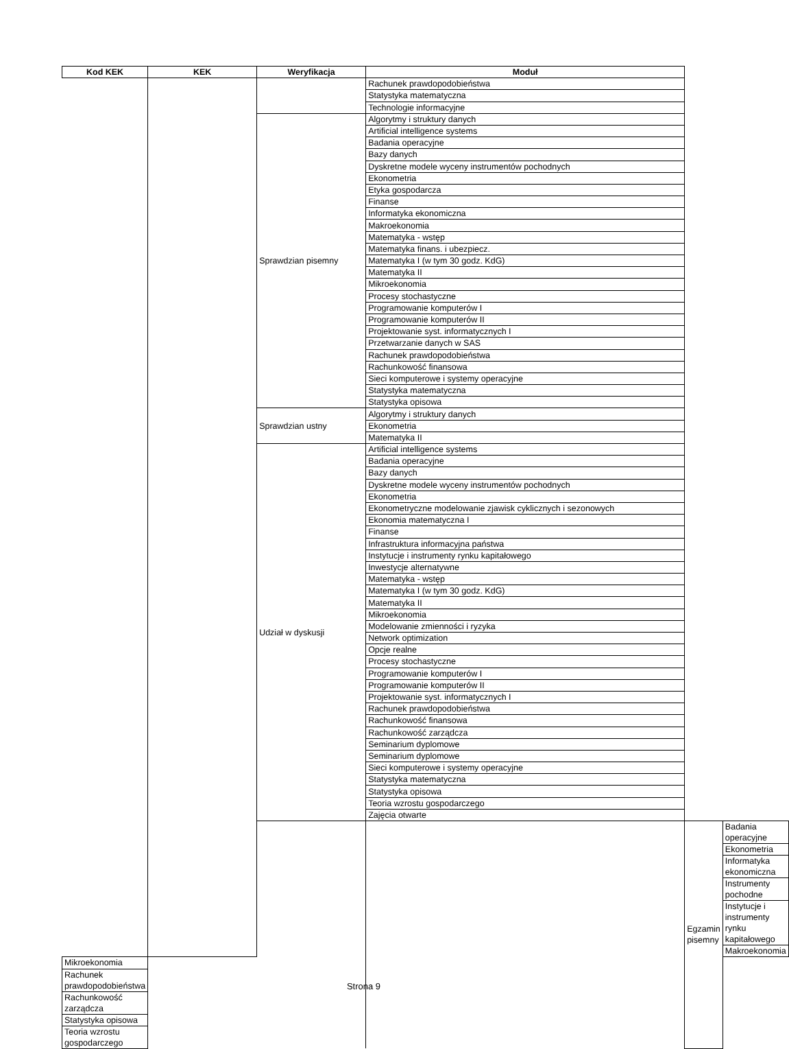| Kod KEK | KEK | Weryfikacja | Moduł | | |
| --- | --- | --- | --- | --- | --- |
| | | | Rachunek prawdopodobieństwa | | |
| | | | Statystyka matematyczna | | |
| | | | Technologie informacyjne | | |
| | | Sprawdzian pisemny | Algorytmy i struktury danych | | |
| | | | Artificial intelligence systems | | |
| | | | Badania operacyjne | | |
| | | | Bazy danych | | |
| | | | Dyskretne modele wyceny instrumentów pochodnych | | |
| | | | Ekonometria | | |
| | | | Etyka gospodarcza | | |
| | | | Finanse | | |
| | | | Informatyka ekonomiczna | | |
| | | | Makroekonomia | | |
| | | | Matematyka - wstęp | | |
| | | | Matematyka finans. i ubezpiecz. | | |
| | | | Matematyka I (w tym 30 godz. KdG) | | |
| | | | Matematyka II | | |
| | | | Mikroekonomia | | |
| | | | Procesy stochastyczne | | |
| | | | Programowanie komputerów I | | |
| | | | Programowanie komputerów II | | |
| | | | Projektowanie syst. informatycznych I | | |
| | | | Przetwarzanie danych w SAS | | |
| | | | Rachunek prawdopodobieństwa | | |
| | | | Rachunkowość finansowa | | |
| | | | Sieci komputerowe i systemy operacyjne | | |
| | | | Statystyka matematyczna | | |
| | | | Statystyka opisowa | | |
| | | Sprawdzian ustny | Algorytmy i struktury danych | | |
| | | | Ekonometria | | |
| | | | Matematyka II | | |
| | | Udział w dyskusji | Artificial intelligence systems | | |
| | | | Badania operacyjne | | |
| | | | Bazy danych | | |
| | | | Dyskretne modele wyceny instrumentów pochodnych | | |
| | | | Ekonometria | | |
| | | | Ekonometryczne modelowanie zjawisk cyklicznych i sezonowych | | |
| | | | Ekonomia matematyczna I | | |
| | | | Finanse | | |
| | | | Infrastruktura informacyjna państwa | | |
| | | | Instytucje i instrumenty rynku kapitałowego | | |
| | | | Inwestycje alternatywne | | |
| | | | Matematyka - wstęp | | |
| | | | Matematyka I (w tym 30 godz. KdG) | | |
| | | | Matematyka II | | |
| | | | Mikroekonomia | | |
| | | | Modelowanie zmienności i ryzyka | | |
| | | | Network optimization | | |
| | | | Opcje realne | | |
| | | | Procesy stochastyczne | | |
| | | | Programowanie komputerów I | | |
| | | | Programowanie komputerów II | | |
| | | | Projektowanie syst. informatycznych I | | |
| | | | Rachunek prawdopodobieństwa | | |
| | | | Rachunkowość finansowa | | |
| | | | Rachunkowość zarządcza | | |
| | | | Seminarium dyplomowe | | |
| | | | Seminarium dyplomowe | | |
| | | | Sieci komputerowe i systemy operacyjne | | |
| | | | Statystyka matematyczna | | |
| | | | Statystyka opisowa | | |
| | | | Teoria wzrostu gospodarczego | | |
| | | | Zajęcia otwarte | | |
| | | | | Egzamin pisemny | Badania operacyjne |
| | | | | | Ekonometria |
| | | | | | Informatyka ekonomiczna |
| | | | | | Instrumenty pochodne |
| | | | | | Instytucje i instrumenty rynku kapitałowego |
| | | | | | Makroekonomia |
| Mikroekonomia | | | | | |
| Rachunek prawdopodobieństwa | | | | | |
| Rachunkowość zarządcza | | | | | |
| Statystyka opisowa | | | | | |
| Teoria wzrostu gospodarczego | | | | | |
Strona 9